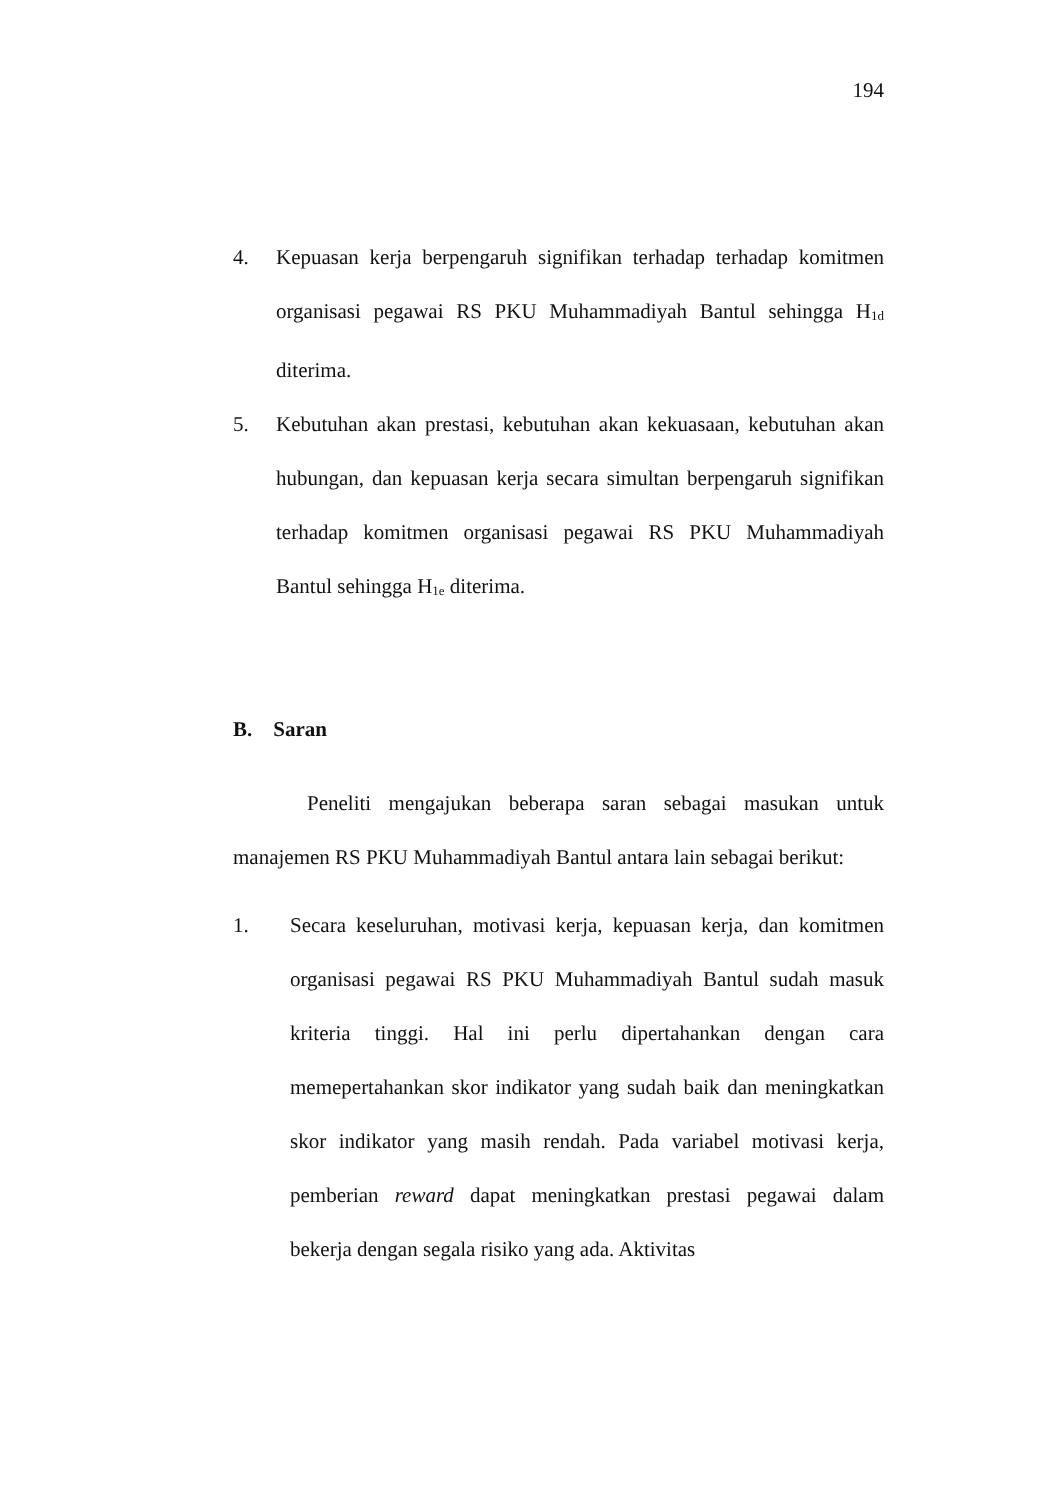194
4. Kepuasan kerja berpengaruh signifikan terhadap terhadap komitmen organisasi pegawai RS PKU Muhammadiyah Bantul sehingga H<sub>1d</sub> diterima.
5. Kebutuhan akan prestasi, kebutuhan akan kekuasaan, kebutuhan akan hubungan, dan kepuasan kerja secara simultan berpengaruh signifikan terhadap komitmen organisasi pegawai RS PKU Muhammadiyah Bantul sehingga H<sub>1e</sub> diterima.
B. Saran
Peneliti mengajukan beberapa saran sebagai masukan untuk manajemen RS PKU Muhammadiyah Bantul antara lain sebagai berikut:
1. Secara keseluruhan, motivasi kerja, kepuasan kerja, dan komitmen organisasi pegawai RS PKU Muhammadiyah Bantul sudah masuk kriteria tinggi. Hal ini perlu dipertahankan dengan cara memepertahankan skor indikator yang sudah baik dan meningkatkan skor indikator yang masih rendah. Pada variabel motivasi kerja, pemberian reward dapat meningkatkan prestasi pegawai dalam bekerja dengan segala risiko yang ada. Aktivitas